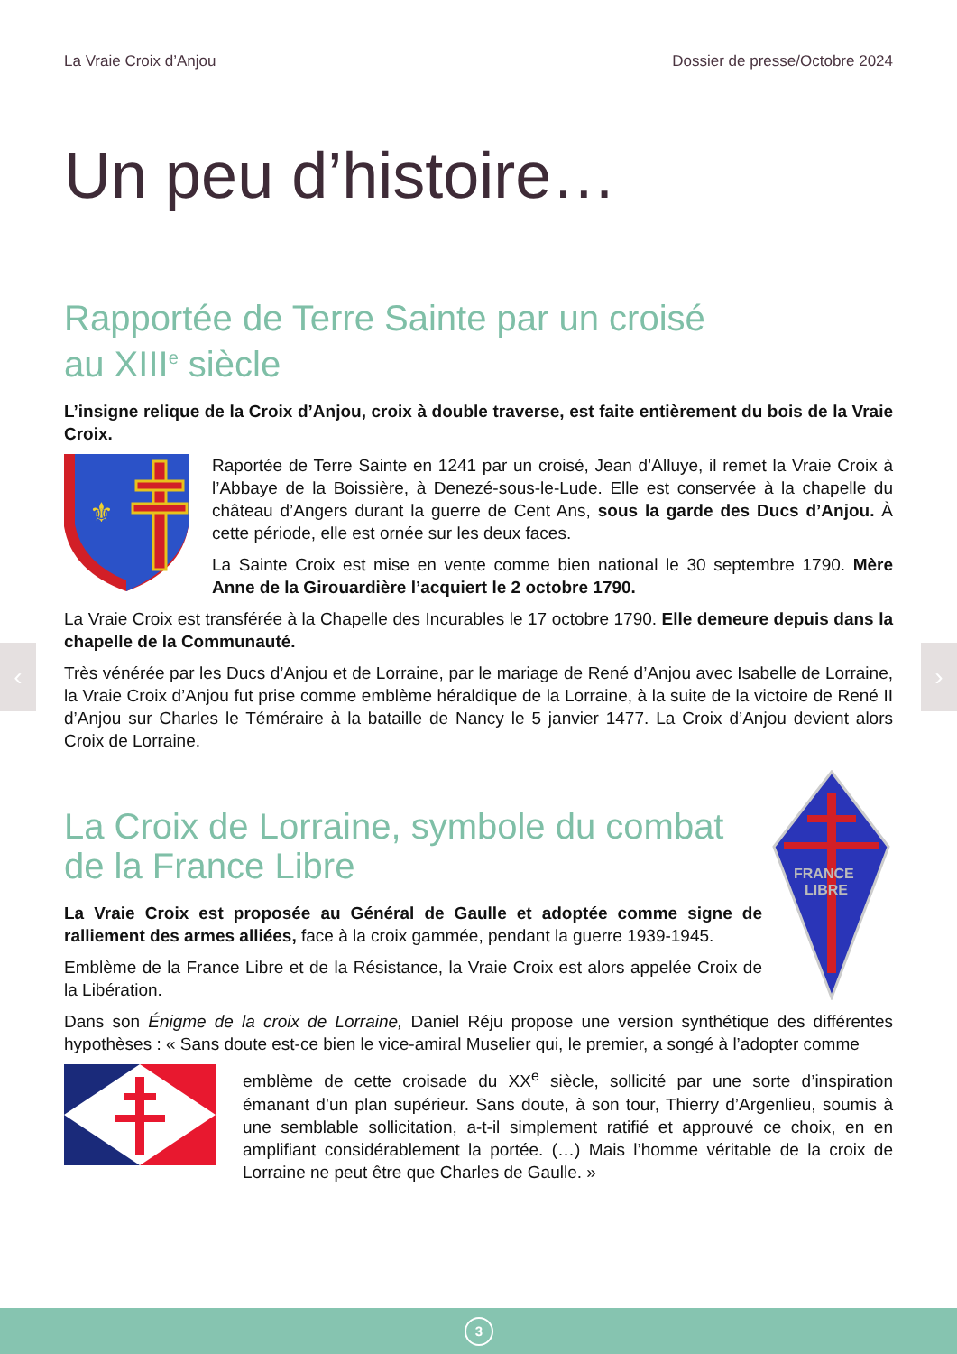‹ ›
La Vraie Croix d’Anjou Dossier de presse/Octobre 2024
Un peu d’histoire…
Rapportée de Terre Sainte par un croisé
au XIII<sup>e</sup> siècle
L’insigne relique de la Croix d’Anjou, croix à double traverse, est faite entièrement du bois de la Vraie Croix.
⚜
Raportée de Terre Sainte en 1241 par un croisé, Jean d’Alluye, il remet la Vraie Croix à l’Abbaye de la Boissière, à Denezé-sous-le-Lude. Elle est conservée à la chapelle du château d’Angers durant la guerre de Cent Ans, sous la garde des Ducs d’Anjou. À cette période, elle est ornée sur les deux faces.
La Sainte Croix est mise en vente comme bien national le 30 septembre 1790. Mère Anne de la Girouardière l’acquiert le 2 octobre 1790.
La Vraie Croix est transférée à la Chapelle des Incurables le 17 octobre 1790. Elle demeure depuis dans la chapelle de la Communauté.
Très vénérée par les Ducs d’Anjou et de Lorraine, par le mariage de René d’Anjou avec Isabelle de Lorraine, la Vraie Croix d’Anjou fut prise comme emblème héraldique de la Lorraine, à la suite de la victoire de René II d’Anjou sur Charles le Téméraire à la bataille de Nancy le 5 janvier 1477. La Croix d’Anjou devient alors Croix de Lorraine.
La Croix de Lorraine, symbole du combat de la France Libre
La Vraie Croix est proposée au Général de Gaulle et adoptée comme signe de ralliement des armes alliées, face à la croix gammée, pendant la guerre 1939-1945.
Emblème de la France Libre et de la Résistance, la Vraie Croix est alors appelée Croix de la Libération.
FRANCE
LIBRE
Dans son Énigme de la croix de Lorraine, Daniel Réju propose une version synthétique des différentes hypothèses : « Sans doute est-ce bien le vice-amiral Muselier qui, le premier, a songé à l’adopter comme
emblème de cette croisade du XX<sup>e</sup> siècle, sollicité par une sorte d’inspiration émanant d’un plan supérieur. Sans doute, à son tour, Thierry d’Argenlieu, soumis à une semblable sollicitation, a-t-il simplement ratifié et approuvé ce choix, en en amplifiant considérablement la portée. (…) Mais l’homme véritable de la croix de Lorraine ne peut être que Charles de Gaulle. »
3